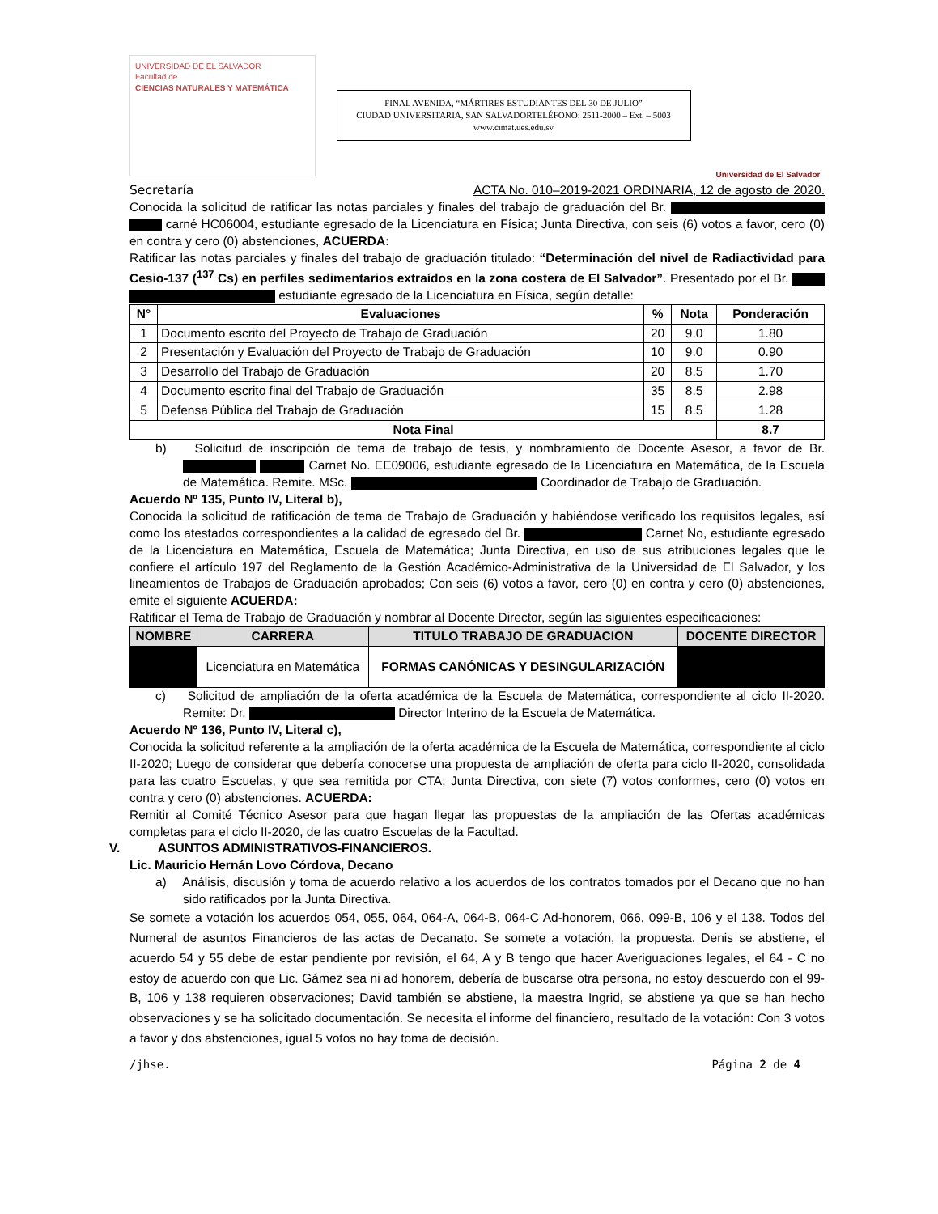UNIVERSIDAD DE EL SALVADOR
Facultad de
CIENCIAS NATURALES Y MATEMÁTICA
FINAL AVENIDA, “MÁRTIRES ESTUDIANTES DEL 30 DE JULIO”
CIUDAD UNIVERSITARIA, SAN SALVADORTELÉFONO: 2511-2000 – Ext. – 5003
www.cimat.ues.edu.sv
Universidad de El Salvador
Secretaría ACTA No. 010–2019-2021 ORDINARIA, 12 de agosto de 2020.
Conocida la solicitud de ratificar las notas parciales y finales del trabajo de graduación del Br. carné HC06004, estudiante egresado de la Licenciatura en Física; Junta Directiva, con seis (6) votos a favor, cero (0) en contra y cero (0) abstenciones, ACUERDA:
Ratificar las notas parciales y finales del trabajo de graduación titulado: “Determinación del nivel de Radiactividad para Cesio-137 (<sup>137</sup> Cs) en perfiles sedimentarios extraídos en la zona costera de El Salvador”. Presentado por el Br. estudiante egresado de la Licenciatura en Física, según detalle:
| N° | Evaluaciones | % | Nota | Ponderación |
| --- | --- | --- | --- | --- |
| 1 | Documento escrito del Proyecto de Trabajo de Graduación | 20 | 9.0 | 1.80 |
| 2 | Presentación y Evaluación del Proyecto de Trabajo de Graduación | 10 | 9.0 | 0.90 |
| 3 | Desarrollo del Trabajo de Graduación | 20 | 8.5 | 1.70 |
| 4 | Documento escrito final del Trabajo de Graduación | 35 | 8.5 | 2.98 |
| 5 | Defensa Pública del Trabajo de Graduación | 15 | 8.5 | 1.28 |
| Nota Final | | | | 8.7 |
b) Solicitud de inscripción de tema de trabajo de tesis, y nombramiento de Docente Asesor, a favor de Br. Carnet No. EE09006, estudiante egresado de la Licenciatura en Matemática, de la Escuela de Matemática. Remite. MSc. Coordinador de Trabajo de Graduación.
Acuerdo Nº 135, Punto IV, Literal b),
Conocida la solicitud de ratificación de tema de Trabajo de Graduación y habiéndose verificado los requisitos legales, así como los atestados correspondientes a la calidad de egresado del Br. Carnet No, estudiante egresado de la Licenciatura en Matemática, Escuela de Matemática; Junta Directiva, en uso de sus atribuciones legales que le confiere el artículo 197 del Reglamento de la Gestión Académico-Administrativa de la Universidad de El Salvador, y los lineamientos de Trabajos de Graduación aprobados; Con seis (6) votos a favor, cero (0) en contra y cero (0) abstenciones, emite el siguiente ACUERDA:
Ratificar el Tema de Trabajo de Graduación y nombrar al Docente Director, según las siguientes especificaciones:
| NOMBRE | CARRERA | TITULO TRABAJO DE GRADUACION | DOCENTE DIRECTOR |
| --- | --- | --- | --- |
| | Licenciatura en Matemática | FORMAS CANÓNICAS Y DESINGULARIZACIÓN | |
c) Solicitud de ampliación de la oferta académica de la Escuela de Matemática, correspondiente al ciclo II-2020. Remite: Dr. Director Interino de la Escuela de Matemática.
Acuerdo Nº 136, Punto IV, Literal c),
Conocida la solicitud referente a la ampliación de la oferta académica de la Escuela de Matemática, correspondiente al ciclo II-2020; Luego de considerar que debería conocerse una propuesta de ampliación de oferta para ciclo II-2020, consolidada para las cuatro Escuelas, y que sea remitida por CTA; Junta Directiva, con siete (7) votos conformes, cero (0) votos en contra y cero (0) abstenciones. ACUERDA:
Remitir al Comité Técnico Asesor para que hagan llegar las propuestas de la ampliación de las Ofertas académicas completas para el ciclo II-2020, de las cuatro Escuelas de la Facultad.
V. ASUNTOS ADMINISTRATIVOS-FINANCIEROS.
Lic. Mauricio Hernán Lovo Córdova, Decano
a) Análisis, discusión y toma de acuerdo relativo a los acuerdos de los contratos tomados por el Decano que no han sido ratificados por la Junta Directiva.
Se somete a votación los acuerdos 054, 055, 064, 064-A, 064-B, 064-C Ad-honorem, 066, 099-B, 106 y el 138. Todos del Numeral de asuntos Financieros de las actas de Decanato. Se somete a votación, la propuesta. Denis se abstiene, el acuerdo 54 y 55 debe de estar pendiente por revisión, el 64, A y B tengo que hacer Averiguaciones legales, el 64 - C no estoy de acuerdo con que Lic. Gámez sea ni ad honorem, debería de buscarse otra persona, no estoy descuerdo con el 99-B, 106 y 138 requieren observaciones; David también se abstiene, la maestra Ingrid, se abstiene ya que se han hecho observaciones y se ha solicitado documentación. Se necesita el informe del financiero, resultado de la votación: Con 3 votos a favor y dos abstenciones, igual 5 votos no hay toma de decisión.
/jhse. Página 2 de 4